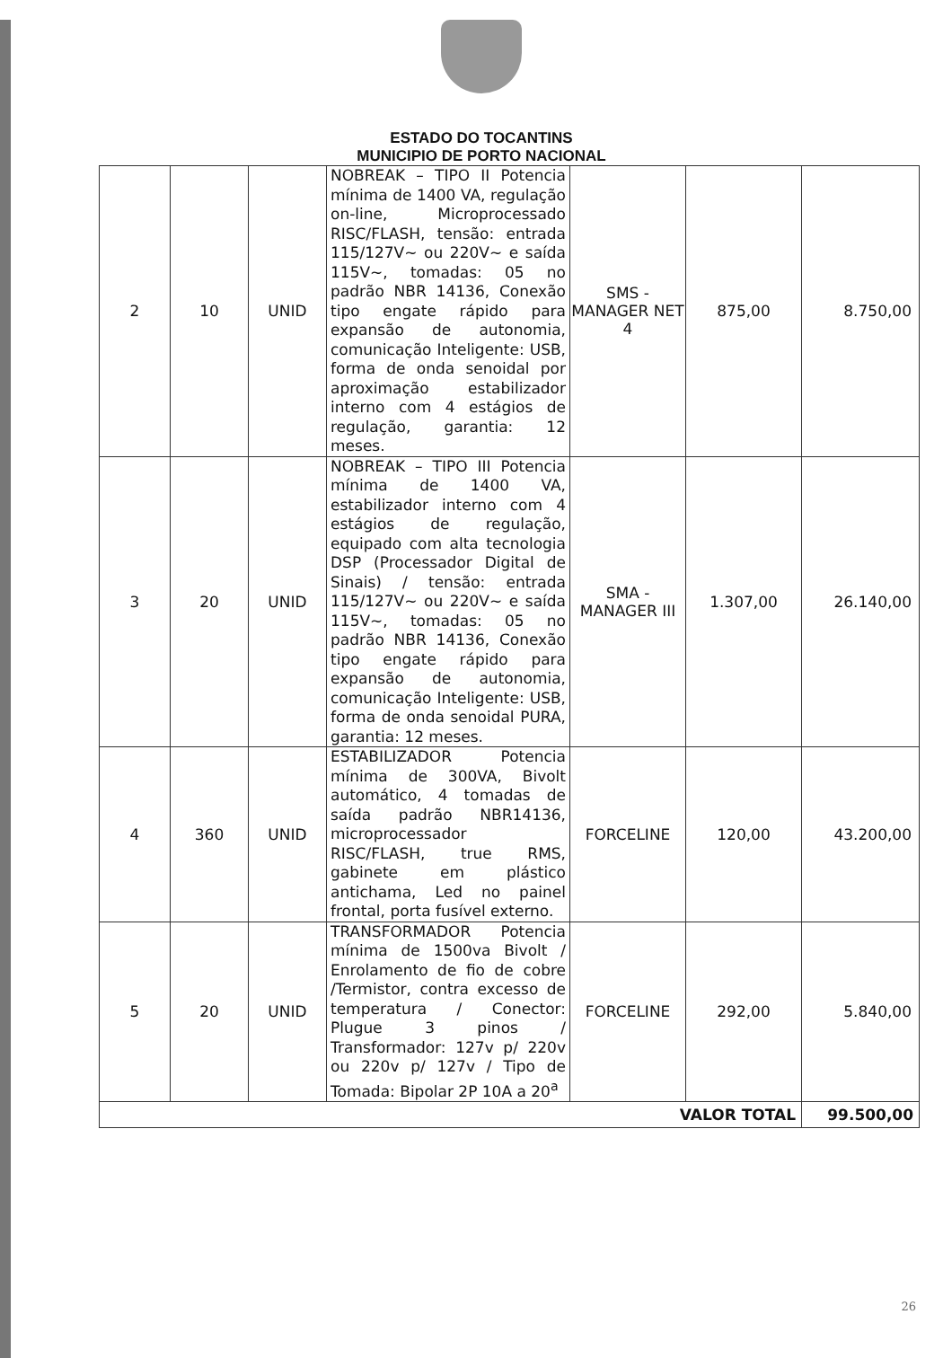ESTADO DO TOCANTINS
MUNICIPIO DE PORTO NACIONAL
| 2 | 10 | UNID | NOBREAK – TIPO II Potencia mínima de 1400 VA, regulação on-line, Microprocessado RISC/FLASH, tensão: entrada 115/127V~ ou 220V~ e saída 115V~, tomadas: 05 no padrão NBR 14136, Conexão tipo engate rápido para expansão de autonomia, comunicação Inteligente: USB, forma de onda senoidal por aproximação estabilizador interno com 4 estágios de regulação, garantia: 12 meses. | SMS - MANAGER NET 4 | 875,00 | 8.750,00 |
| 3 | 20 | UNID | NOBREAK – TIPO III Potencia mínima de 1400 VA, estabilizador interno com 4 estágios de regulação, equipado com alta tecnologia DSP (Processador Digital de Sinais) / tensão: entrada 115/127V~ ou 220V~ e saída 115V~, tomadas: 05 no padrão NBR 14136, Conexão tipo engate rápido para expansão de autonomia, comunicação Inteligente: USB, forma de onda senoidal PURA, garantia: 12 meses. | SMA - MANAGER III | 1.307,00 | 26.140,00 |
| 4 | 360 | UNID | ESTABILIZADOR Potencia mínima de 300VA, Bivolt automático, 4 tomadas de saída padrão NBR14136, microprocessador RISC/FLASH, true RMS, gabinete em plástico antichama, Led no painel frontal, porta fusível externo. | FORCELINE | 120,00 | 43.200,00 |
| 5 | 20 | UNID | TRANSFORMADOR Potencia mínima de 1500va Bivolt / Enrolamento de fio de cobre /Termistor, contra excesso de temperatura / Conector: Plugue 3 pinos / Transformador: 127v p/ 220v ou 220v p/ 127v / Tipo de Tomada: Bipolar 2P 10A a 20<sup>a</sup> | FORCELINE | 292,00 | 5.840,00 |
| VALOR TOTAL | | | | | | 99.500,00 |
26